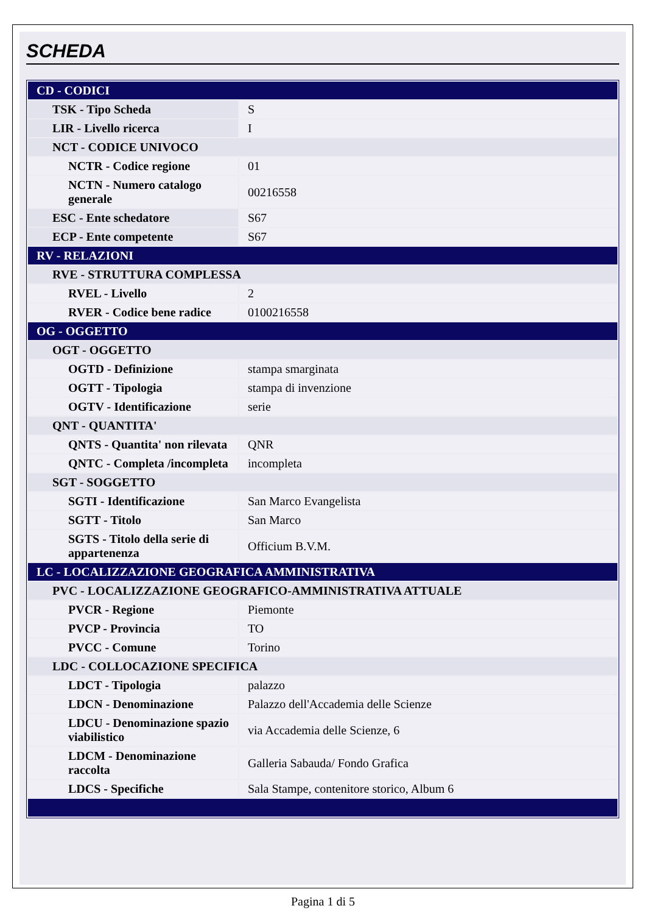SCHEDA
| CD - CODICI | |
| TSK - Tipo Scheda | S |
| LIR - Livello ricerca | I |
| NCT - CODICE UNIVOCO | |
| NCTR - Codice regione | 01 |
| NCTN - Numero catalogo generale | 00216558 |
| ESC - Ente schedatore | S67 |
| ECP - Ente competente | S67 |
| RV - RELAZIONI | |
| RVE - STRUTTURA COMPLESSA | |
| RVEL - Livello | 2 |
| RVER - Codice bene radice | 0100216558 |
| OG - OGGETTO | |
| OGT - OGGETTO | |
| OGTD - Definizione | stampa smarginata |
| OGTT - Tipologia | stampa di invenzione |
| OGTV - Identificazione | serie |
| QNT - QUANTITA' | |
| QNTS - Quantita' non rilevata | QNR |
| QNTC - Completa /incompleta | incompleta |
| SGT - SOGGETTO | |
| SGTI - Identificazione | San Marco Evangelista |
| SGTT - Titolo | San Marco |
| SGTS - Titolo della serie di appartenenza | Officium B.V.M. |
| LC - LOCALIZZAZIONE GEOGRAFICA AMMINISTRATIVA | |
| PVC - LOCALIZZAZIONE GEOGRAFICO-AMMINISTRATIVA ATTUALE | |
| PVCR - Regione | Piemonte |
| PVCP - Provincia | TO |
| PVCC - Comune | Torino |
| LDC - COLLOCAZIONE SPECIFICA | |
| LDCT - Tipologia | palazzo |
| LDCN - Denominazione | Palazzo dell'Accademia delle Scienze |
| LDCU - Denominazione spazio viabilistico | via Accademia delle Scienze, 6 |
| LDCM - Denominazione raccolta | Galleria Sabauda/ Fondo Grafica |
| LDCS - Specifiche | Sala Stampe, contenitore storico, Album 6 |
Pagina 1 di 5